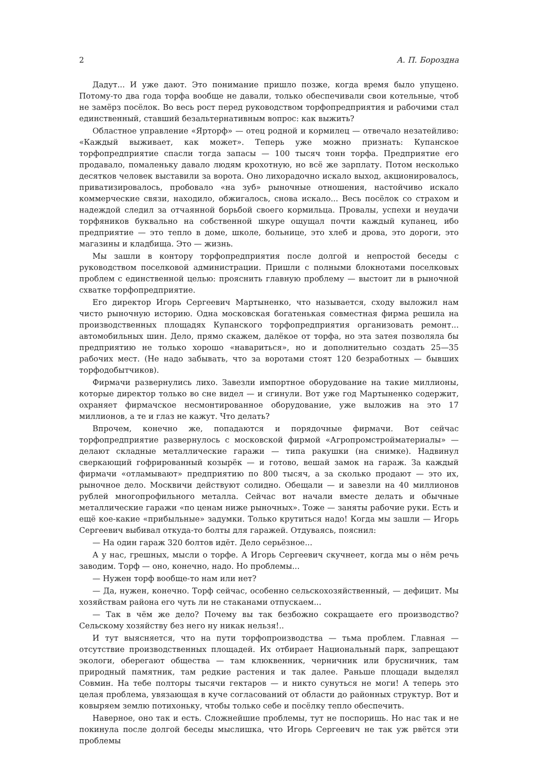2 А. П. Бороздна
Дадут... И уже дают. Это понимание пришло позже, когда время было упущено. Потому-то два года торфа вообще не давали, только обеспечивали свои котельные, чтоб не замёрз посёлок. Во весь рост перед руководством торфопредприятия и рабочими стал единственный, ставший безальтернативным вопрос: как выжить?
Областное управление «Ярторф» — отец родной и кормилец — отвечало незатейливо: «Каждый выживает, как может». Теперь уже можно признать: Купанское торфопредприятие спасли тогда запасы — 100 тысяч тонн торфа. Предприятие его продавало, помаленьку давало людям крохотную, но всё же зарплату. Потом несколько десятков человек выставили за ворота. Оно лихорадочно искало выход, акционировалось, приватизировалось, пробовало «на зуб» рыночные отношения, настойчиво искало коммерческие связи, находило, обжигалось, снова искало... Весь посёлок со страхом и надеждой следил за отчаянной борьбой своего кормильца. Провалы, успехи и неудачи торфяников буквально на собственной шкуре ощущал почти каждый купанец, ибо предприятие — это тепло в доме, школе, больнице, это хлеб и дрова, это дороги, это магазины и кладбища. Это — жизнь.
Мы зашли в контору торфопредприятия после долгой и непростой беседы с руководством поселковой администрации. Пришли с полными блокнотами поселковых проблем с единственной целью: прояснить главную проблему — выстоит ли в рыночной схватке торфопредприятие.
Его директор Игорь Сергеевич Мартыненко, что называется, сходу выложил нам чисто рыночную историю. Одна московская богатенькая совместная фирма решила на производственных площадях Купанского торфопредприятия организовать ремонт... автомобильных шин. Дело, прямо скажем, далёкое от торфа, но эта затея позволяла бы предприятию не только хорошо «навариться», но и дополнительно создать 25—35 рабочих мест. (Не надо забывать, что за воротами стоят 120 безработных — бывших торфодобытчиков).
Фирмачи развернулись лихо. Завезли импортное оборудование на такие миллионы, которые директор только во сне видел — и сгинули. Вот уже год Мартыненко содержит, охраняет фирмачское несмонтированное оборудование, уже выложив на это 17 миллионов, а те и глаз не кажут. Что делать?
Впрочем, конечно же, попадаются и порядочные фирмачи. Вот сейчас торфопредприятие развернулось с московской фирмой «Агропромстройматериалы» — делают складные металлические гаражи — типа ракушки (на снимке). Надвинул сверкающий гофрированный козырёк — и готово, вешай замок на гараж. За каждый фирмачи «отламывают» предприятию по 800 тысяч, а за сколько продают — это их, рыночное дело. Москвичи действуют солидно. Обещали — и завезли на 40 миллионов рублей многопрофильного металла. Сейчас вот начали вместе делать и обычные металлические гаражи «по ценам ниже рыночных». Тоже — заняты рабочие руки. Есть и ещё кое-какие «прибыльные» задумки. Только крутиться надо! Когда мы зашли — Игорь Сергеевич выбивал откуда-то болты для гаражей. Отдуваясь, пояснил:
— На один гараж 320 болтов идёт. Дело серьёзное...
А у нас, грешных, мысли о торфе. А Игорь Сергеевич скучнеет, когда мы о нём речь заводим. Торф — оно, конечно, надо. Но проблемы...
— Нужен торф вообще-то нам или нет?
— Да, нужен, конечно. Торф сейчас, особенно сельскохозяйственный, — дефицит. Мы хозяйствам района его чуть ли не стаканами отпускаем...
— Так в чём же дело? Почему вы так безбожно сокращаете его производство? Сельскому хозяйству без него ну никак нельзя!..
И тут выясняется, что на пути торфопроизводства — тьма проблем. Главная — отсутствие производственных площадей. Их отбирает Национальный парк, запрещают экологи, оберегают общества — там клюквенник, черничник или брусничник, там природный памятник, там редкие растения и так далее. Раньше площади выделял Совмин. На тебе полторы тысячи гектаров — и никто сунуться не моги! А теперь это целая проблема, увязающая в куче согласований от области до районных структур. Вот и ковыряем землю потихоньку, чтобы только себе и посёлку тепло обеспечить.
Наверное, оно так и есть. Сложнейшие проблемы, тут не поспоришь. Но нас так и не покинула после долгой беседы мыслишка, что Игорь Сергеевич не так уж рвётся эти проблемы